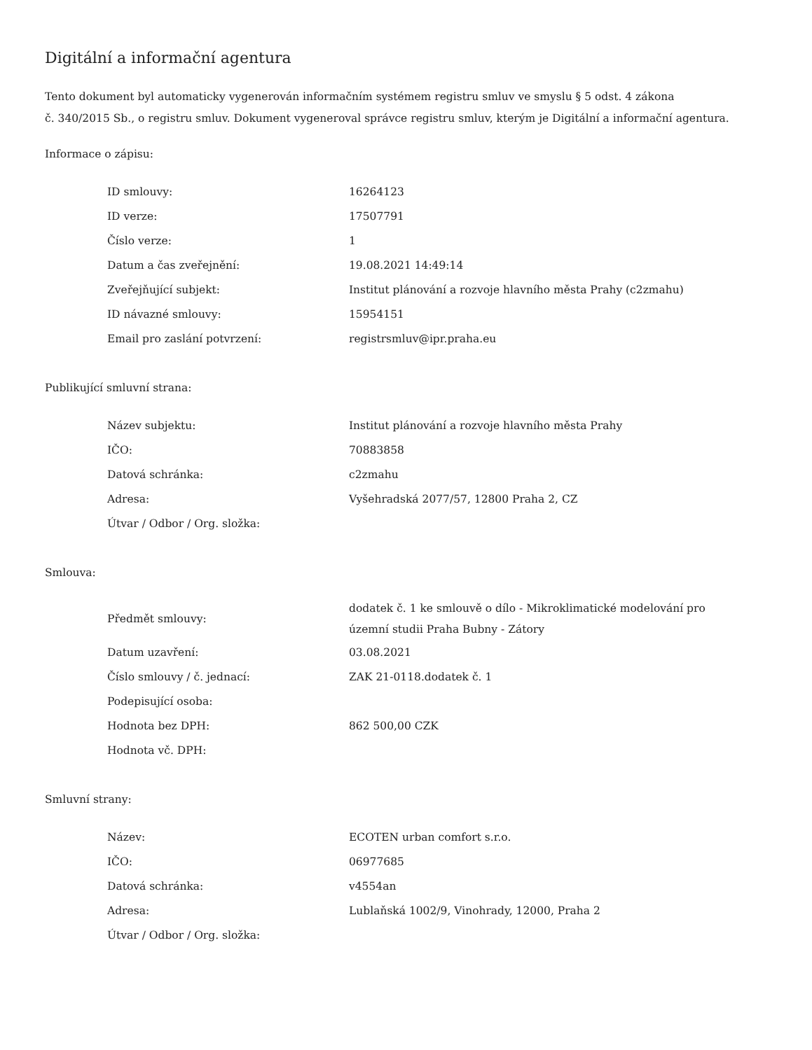Digitální a informační agentura
Tento dokument byl automaticky vygenerován informačním systémem registru smluv ve smyslu § 5 odst. 4 zákona
č. 340/2015 Sb., o registru smluv. Dokument vygeneroval správce registru smluv, kterým je Digitální a informační agentura.
Informace o zápisu:
| ID smlouvy: | 16264123 |
| ID verze: | 17507791 |
| Číslo verze: | 1 |
| Datum a čas zveřejnění: | 19.08.2021 14:49:14 |
| Zveřejňující subjekt: | Institut plánování a rozvoje hlavního města Prahy (c2zmahu) |
| ID návazné smlouvy: | 15954151 |
| Email pro zaslání potvrzení: | registrsmluv@ipr.praha.eu |
Publikující smluvní strana:
| Název subjektu: | Institut plánování a rozvoje hlavního města Prahy |
| IČO: | 70883858 |
| Datová schránka: | c2zmahu |
| Adresa: | Vyšehradská 2077/57, 12800 Praha 2, CZ |
| Útvar / Odbor / Org. složka: | |
Smlouva:
| Předmět smlouvy: | dodatek č. 1 ke smlouvě o dílo - Mikroklimatické modelování pro územní studii Praha Bubny - Zátory |
| Datum uzavření: | 03.08.2021 |
| Číslo smlouvy / č. jednací: | ZAK 21-0118.dodatek č. 1 |
| Podepisující osoba: | |
| Hodnota bez DPH: | 862 500,00 CZK |
| Hodnota vč. DPH: | |
Smluvní strany:
| Název: | ECOTEN urban comfort s.r.o. |
| IČO: | 06977685 |
| Datová schránka: | v4554an |
| Adresa: | Lublaňská 1002/9, Vinohrady, 12000, Praha 2 |
| Útvar / Odbor / Org. složka: | |